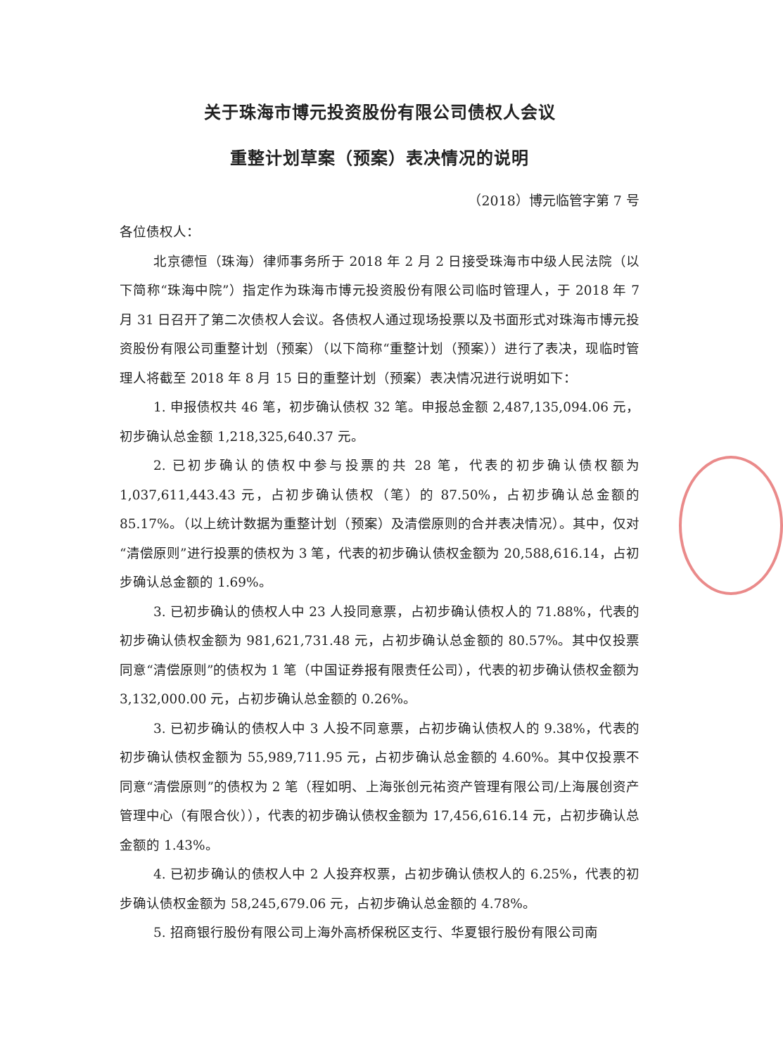关于珠海市博元投资股份有限公司债权人会议
重整计划草案（预案）表决情况的说明
（2018）博元临管字第 7 号
各位债权人：
北京德恒（珠海）律师事务所于 2018 年 2 月 2 日接受珠海市中级人民法院（以下简称“珠海中院”）指定作为珠海市博元投资股份有限公司临时管理人，于 2018 年 7 月 31 日召开了第二次债权人会议。各债权人通过现场投票以及书面形式对珠海市博元投资股份有限公司重整计划（预案）（以下简称“重整计划（预案））进行了表决，现临时管理人将截至 2018 年 8 月 15 日的重整计划（预案）表决情况进行说明如下：
1. 申报债权共 46 笔，初步确认债权 32 笔。申报总金额 2,487,135,094.06 元，初步确认总金额 1,218,325,640.37 元。
2. 已初步确认的债权中参与投票的共 28 笔，代表的初步确认债权额为 1,037,611,443.43 元，占初步确认债权（笔）的 87.50%，占初步确认总金额的 85.17%。（以上统计数据为重整计划（预案）及清偿原则的合并表决情况）。其中，仅对“清偿原则”进行投票的债权为 3 笔，代表的初步确认债权金额为 20,588,616.14，占初步确认总金额的 1.69%。
3. 已初步确认的债权人中 23 人投同意票，占初步确认债权人的 71.88%，代表的初步确认债权金额为 981,621,731.48 元，占初步确认总金额的 80.57%。其中仅投票同意“清偿原则”的债权为 1 笔（中国证券报有限责任公司），代表的初步确认债权金额为 3,132,000.00 元，占初步确认总金额的 0.26%。
3. 已初步确认的债权人中 3 人投不同意票，占初步确认债权人的 9.38%，代表的初步确认债权金额为 55,989,711.95 元，占初步确认总金额的 4.60%。其中仅投票不同意“清偿原则”的债权为 2 笔（程如明、上海张创元祐资产管理有限公司/上海展创资产管理中心（有限合伙）），代表的初步确认债权金额为 17,456,616.14 元，占初步确认总金额的 1.43%。
4. 已初步确认的债权人中 2 人投弃权票，占初步确认债权人的 6.25%，代表的初步确认债权金额为 58,245,679.06 元，占初步确认总金额的 4.78%。
5. 招商银行股份有限公司上海外高桥保税区支行、华夏银行股份有限公司南